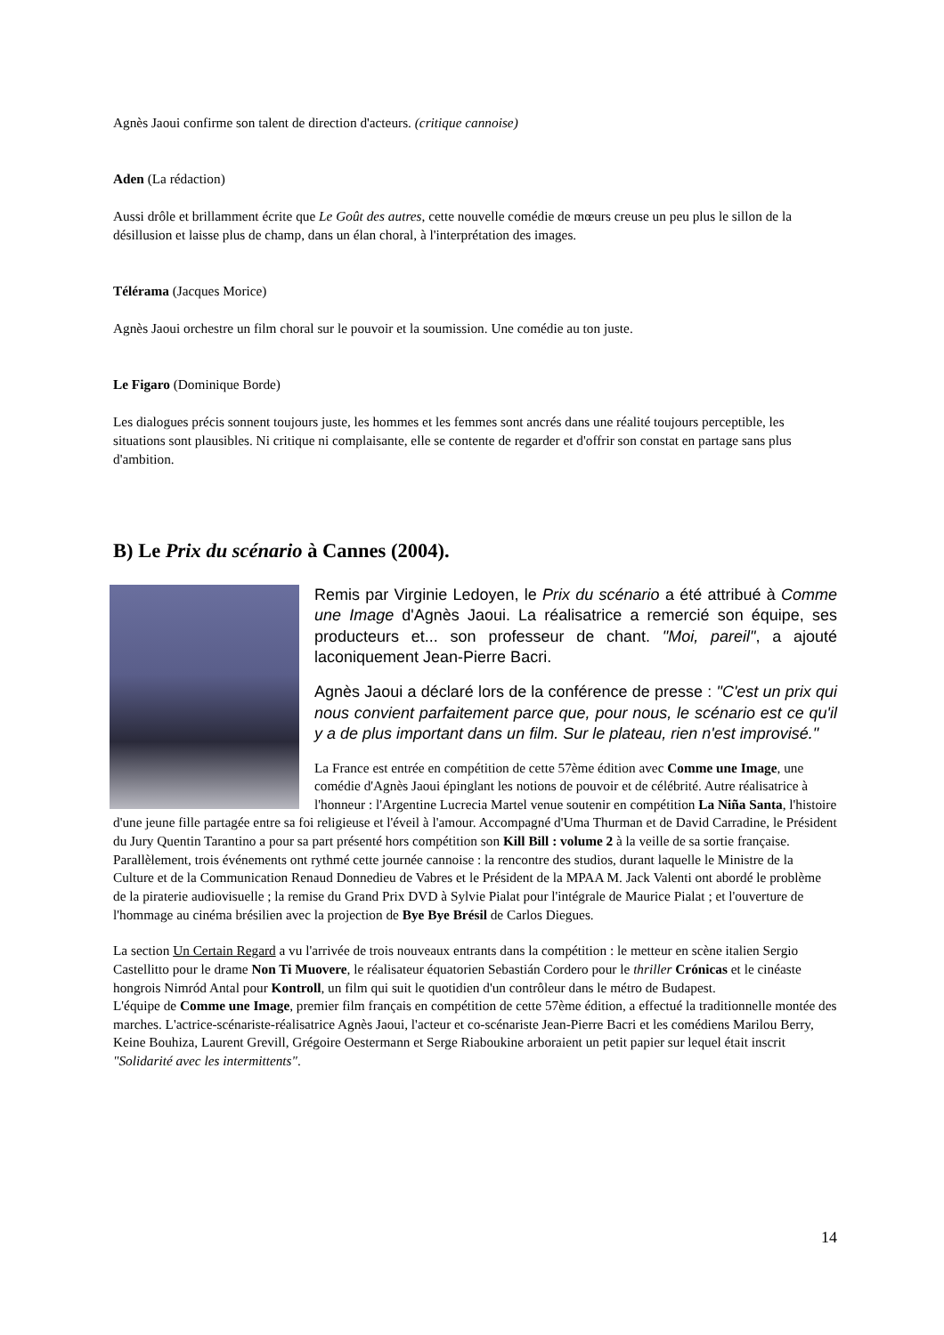Agnès Jaoui confirme son talent de direction d'acteurs. (critique cannoise)
Aden (La rédaction)
Aussi drôle et brillamment écrite que Le Goût des autres, cette nouvelle comédie de mœurs creuse un peu plus le sillon de la désillusion et laisse plus de champ, dans un élan choral, à l'interprétation des images.
Télérama (Jacques Morice)
Agnès Jaoui orchestre un film choral sur le pouvoir et la soumission. Une comédie au ton juste.
Le Figaro (Dominique Borde)
Les dialogues précis sonnent toujours juste, les hommes et les femmes sont ancrés dans une réalité toujours perceptible, les situations sont plausibles. Ni critique ni complaisante, elle se contente de regarder et d'offrir son constat en partage sans plus d'ambition.
B) Le Prix du scénario à Cannes (2004).
Remis par Virginie Ledoyen, le Prix du scénario a été attribué à Comme une Image d'Agnès Jaoui. La réalisatrice a remercié son équipe, ses producteurs et... son professeur de chant. "Moi, pareil", a ajouté laconiquement Jean-Pierre Bacri.
Agnès Jaoui a déclaré lors de la conférence de presse : "C'est un prix qui nous convient parfaitement parce que, pour nous, le scénario est ce qu'il y a de plus important dans un film. Sur le plateau, rien n'est improvisé."
La France est entrée en compétition de cette 57ème édition avec Comme une Image, une comédie d'Agnès Jaoui épinglant les notions de pouvoir et de célébrité. Autre réalisatrice à l'honneur : l'Argentine Lucrecia Martel venue soutenir en compétition La Niña Santa, l'histoire d'une jeune fille partagée entre sa foi religieuse et l'éveil à l'amour. Accompagné d'Uma Thurman et de David Carradine, le Président du Jury Quentin Tarantino a pour sa part présenté hors compétition son Kill Bill : volume 2 à la veille de sa sortie française.
Parallèlement, trois événements ont rythmé cette journée cannoise : la rencontre des studios, durant laquelle le Ministre de la Culture et de la Communication Renaud Donnedieu de Vabres et le Président de la MPAA M. Jack Valenti ont abordé le problème de la piraterie audiovisuelle ; la remise du Grand Prix DVD à Sylvie Pialat pour l'intégrale de Maurice Pialat ; et l'ouverture de l'hommage au cinéma brésilien avec la projection de Bye Bye Brésil de Carlos Diegues.
La section Un Certain Regard a vu l'arrivée de trois nouveaux entrants dans la compétition : le metteur en scène italien Sergio Castellitto pour le drame Non Ti Muovere, le réalisateur équatorien Sebastián Cordero pour le thriller Crónicas et le cinéaste hongrois Nimród Antal pour Kontroll, un film qui suit le quotidien d'un contrôleur dans le métro de Budapest.
L'équipe de Comme une Image, premier film français en compétition de cette 57ème édition, a effectué la traditionnelle montée des marches. L'actrice-scénariste-réalisatrice Agnès Jaoui, l'acteur et co-scénariste Jean-Pierre Bacri et les comédiens Marilou Berry, Keine Bouhiza, Laurent Grevill, Grégoire Oestermann et Serge Riaboukine arboraient un petit papier sur lequel était inscrit "Solidarité avec les intermittents".
14